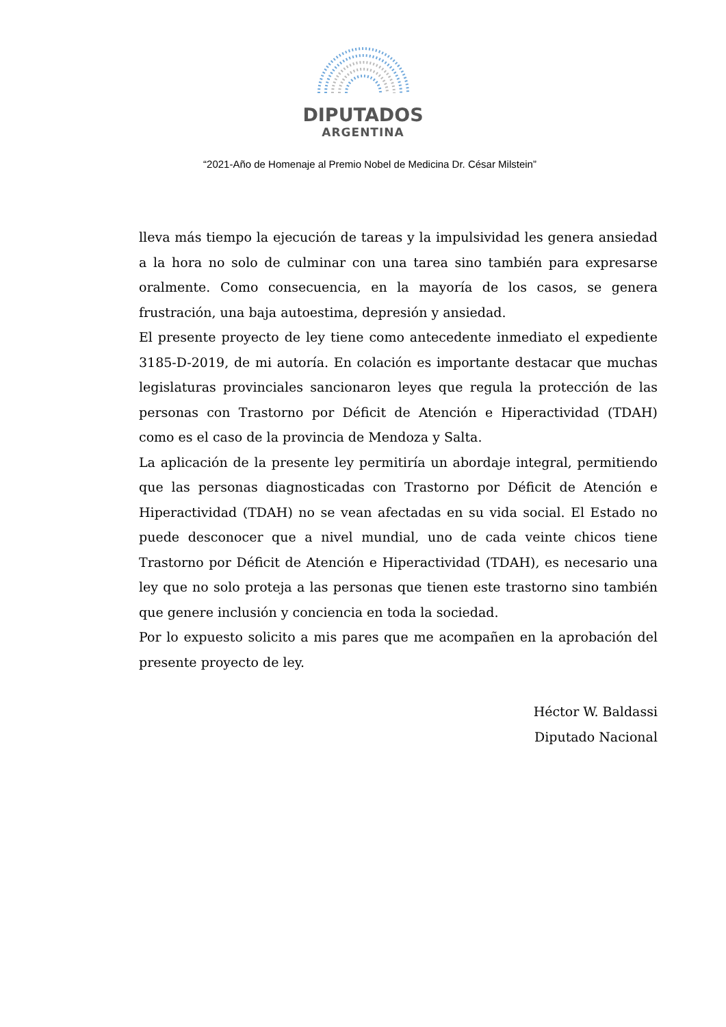DIPUTADOS
ARGENTINA
“2021-Año de Homenaje al Premio Nobel de Medicina Dr. César Milstein”
lleva más tiempo la ejecución de tareas y la impulsividad les genera ansiedad a la hora no solo de culminar con una tarea sino también para expresarse oralmente. Como consecuencia, en la mayoría de los casos, se genera frustración, una baja autoestima, depresión y ansiedad.
El presente proyecto de ley tiene como antecedente inmediato el expediente 3185-D-2019, de mi autoría. En colación es importante destacar que muchas legislaturas provinciales sancionaron leyes que regula la protección de las personas con Trastorno por Déficit de Atención e Hiperactividad (TDAH) como es el caso de la provincia de Mendoza y Salta.
La aplicación de la presente ley permitiría un abordaje integral, permitiendo que las personas diagnosticadas con Trastorno por Déficit de Atención e Hiperactividad (TDAH) no se vean afectadas en su vida social. El Estado no puede desconocer que a nivel mundial, uno de cada veinte chicos tiene Trastorno por Déficit de Atención e Hiperactividad (TDAH), es necesario una ley que no solo proteja a las personas que tienen este trastorno sino también que genere inclusión y conciencia en toda la sociedad.
Por lo expuesto solicito a mis pares que me acompañen en la aprobación del presente proyecto de ley.
Héctor W. Baldassi
Diputado Nacional